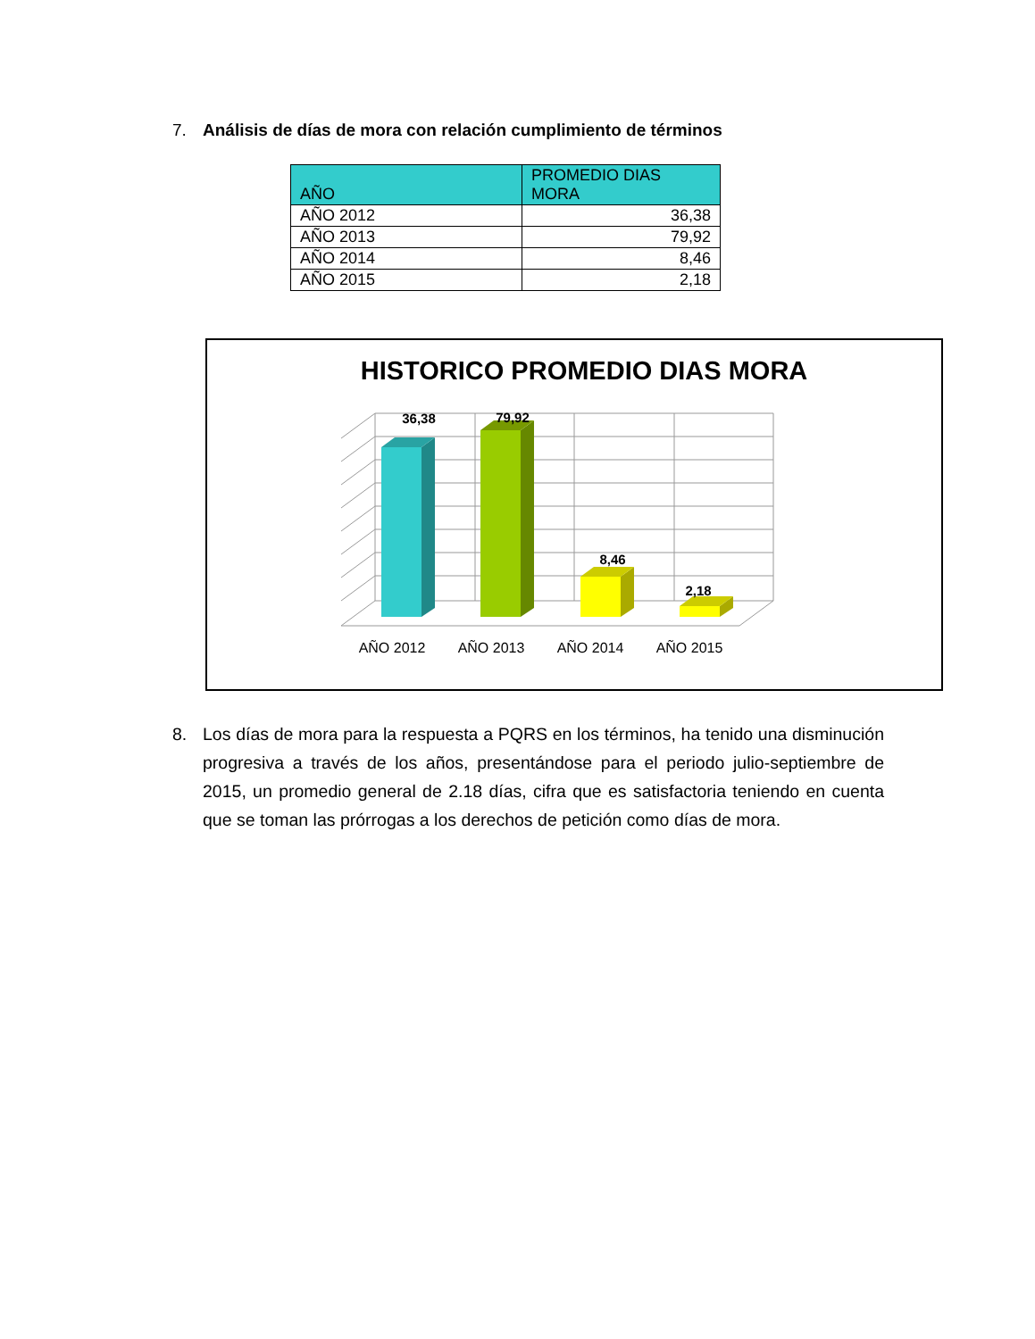7. Análisis de días de mora con relación cumplimiento de términos
| AÑO | PROMEDIO DIAS MORA |
| --- | --- |
| AÑO 2012 | 36,38 |
| AÑO 2013 | 79,92 |
| AÑO 2014 | 8,46 |
| AÑO 2015 | 2,18 |
HISTORICO PROMEDIO DIAS MORA
36,38
79,92
8,46
2,18
AÑO 2012
AÑO 2013
AÑO 2014
AÑO 2015
8. Los días de mora para la respuesta a PQRS en los términos, ha tenido una disminución progresiva a través de los años, presentándose para el periodo julio-septiembre de 2015, un promedio general de 2.18 días, cifra que es satisfactoria teniendo en cuenta que se toman las prórrogas a los derechos de petición como días de mora.